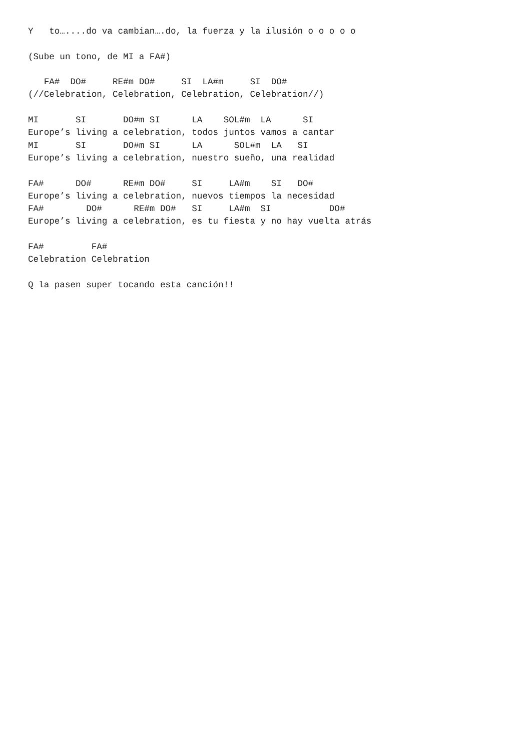Y   to…....do va cambian….do, la fuerza y la ilusión o o o o o

(Sube un tono, de MI a FA#)

   FA#  DO#     RE#m DO#     SI  LA#m     SI  DO#
(//Celebration, Celebration, Celebration, Celebration//)

MI       SI       DO#m SI      LA    SOL#m  LA      SI
Europe’s living a celebration, todos juntos vamos a cantar
MI       SI       DO#m SI      LA      SOL#m  LA   SI
Europe’s living a celebration, nuestro sueño, una realidad

FA#      DO#      RE#m DO#     SI     LA#m    SI   DO#
Europe’s living a celebration, nuevos tiempos la necesidad
FA#        DO#      RE#m DO#   SI     LA#m  SI           DO#
Europe’s living a celebration, es tu fiesta y no hay vuelta atrás

FA#         FA#
Celebration Celebration

Q la pasen super tocando esta canción!!